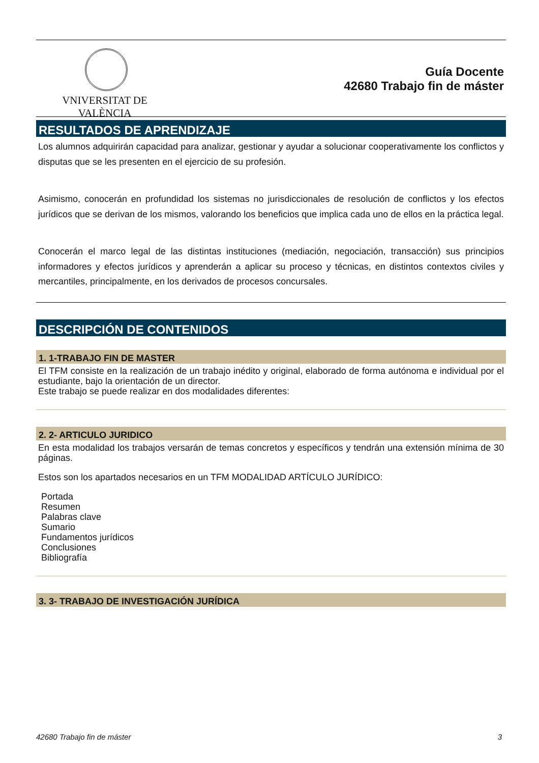VNIVERSITAT DE VALÈNCIA
Guía Docente
42680 Trabajo fin de máster
RESULTADOS DE APRENDIZAJE
Los alumnos adquirirán capacidad para analizar, gestionar y ayudar a solucionar cooperativamente los conflictos y disputas que se les presenten en el ejercicio de su profesión.
Asimismo, conocerán en profundidad los sistemas no jurisdiccionales de resolución de conflictos y los efectos jurídicos que se derivan de los mismos, valorando los beneficios que implica cada uno de ellos en la práctica legal.
Conocerán el marco legal de las distintas instituciones (mediación, negociación, transacción) sus principios informadores y efectos jurídicos y aprenderán a aplicar su proceso y técnicas, en distintos contextos civiles y mercantiles, principalmente, en los derivados de procesos concursales.
DESCRIPCIÓN DE CONTENIDOS
1. 1-TRABAJO FIN DE MASTER
El TFM consiste en la realización de un trabajo inédito y original, elaborado de forma autónoma e individual por el estudiante, bajo la orientación de un director.
Este trabajo se puede realizar en dos modalidades diferentes:
2. 2- ARTICULO JURIDICO
En esta modalidad los trabajos versarán de temas concretos y específicos y tendrán una extensión mínima de 30 páginas.
Estos son los apartados necesarios en un TFM MODALIDAD ARTÍCULO JURÍDICO:
Portada
Resumen
Palabras clave
Sumario
Fundamentos jurídicos
Conclusiones
Bibliografía
3. 3- TRABAJO DE INVESTIGACIÓN JURÍDICA
42680 Trabajo fin de máster 3